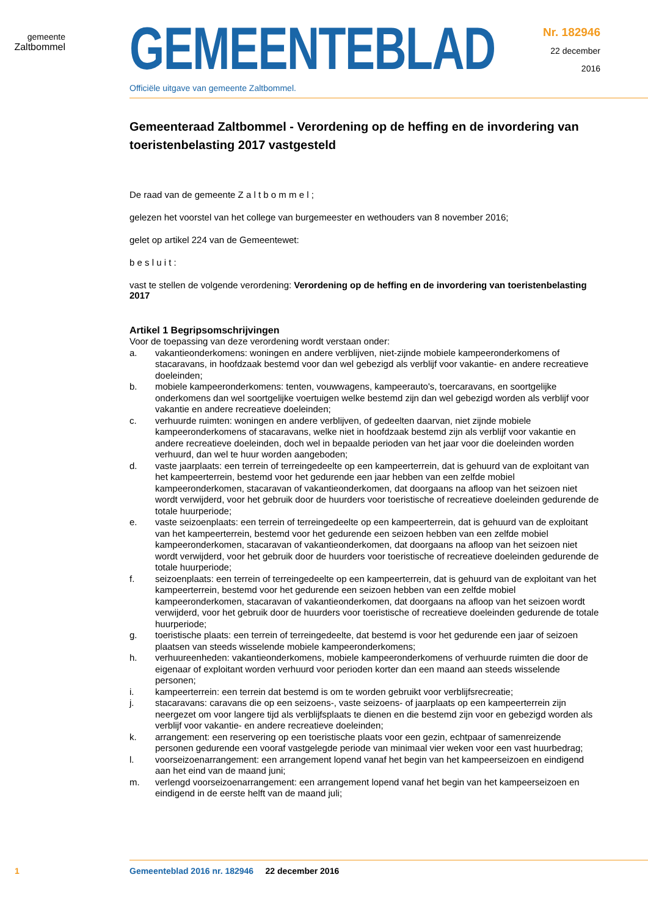gemeente
Zaltbommel
GEMEENTEBLAD
Officiële uitgave van gemeente Zaltbommel.
Nr. 182946
22 december
2016
Gemeenteraad Zaltbommel - Verordening op de heffing en de invordering van toeristenbelasting 2017 vastgesteld
De raad van de gemeente Z a l t b o m m e l ;
gelezen het voorstel van het college van burgemeester en wethouders van 8 november 2016;
gelet op artikel 224 van de Gemeentewet:
b e s l u i t :
vast te stellen de volgende verordening: Verordening op de heffing en de invordering van toeristenbelasting 2017
Artikel 1 Begripsomschrijvingen
Voor de toepassing van deze verordening wordt verstaan onder:
a. vakantieonderkomens: woningen en andere verblijven, niet-zijnde mobiele kampeeronderkomens of stacaravans, in hoofdzaak bestemd voor dan wel gebezigd als verblijf voor vakantie- en andere recreatieve doeleinden;
b. mobiele kampeeronderkomens: tenten, vouwwagens, kampeerauto's, toercaravans, en soortgelijke onderkomens dan wel soortgelijke voertuigen welke bestemd zijn dan wel gebezigd worden als verblijf voor vakantie en andere recreatieve doeleinden;
c. verhuurde ruimten: woningen en andere verblijven, of gedeelten daarvan, niet zijnde mobiele kampeeronderkomens of stacaravans, welke niet in hoofdzaak bestemd zijn als verblijf voor vakantie en andere recreatieve doeleinden, doch wel in bepaalde perioden van het jaar voor die doeleinden worden verhuurd, dan wel te huur worden aangeboden;
d. vaste jaarplaats: een terrein of terreingedeelte op een kampeerterrein, dat is gehuurd van de exploitant van het kampeerterrein, bestemd voor het gedurende een jaar hebben van een zelfde mobiel kampeeronderkomen, stacaravan of vakantieonderkomen, dat doorgaans na afloop van het seizoen niet wordt verwijderd, voor het gebruik door de huurders voor toeristische of recreatieve doeleinden gedurende de totale huurperiode;
e. vaste seizoenplaats: een terrein of terreingedeelte op een kampeerterrein, dat is gehuurd van de exploitant van het kampeerterrein, bestemd voor het gedurende een seizoen hebben van een zelfde mobiel kampeeronderkomen, stacaravan of vakantieonderkomen, dat doorgaans na afloop van het seizoen niet wordt verwijderd, voor het gebruik door de huurders voor toeristische of recreatieve doeleinden gedurende de totale huurperiode;
f. seizoenplaats: een terrein of terreingedeelte op een kampeerterrein, dat is gehuurd van de exploitant van het kampeerterrein, bestemd voor het gedurende een seizoen hebben van een zelfde mobiel kampeeronderkomen, stacaravan of vakantieonderkomen, dat doorgaans na afloop van het seizoen wordt verwijderd, voor het gebruik door de huurders voor toeristische of recreatieve doeleinden gedurende de totale huurperiode;
g. toeristische plaats: een terrein of terreingedeelte, dat bestemd is voor het gedurende een jaar of seizoen plaatsen van steeds wisselende mobiele kampeeronderkomens;
h. verhuureenheden: vakantieonderkomens, mobiele kampeeronderkomens of verhuurde ruimten die door de eigenaar of exploitant worden verhuurd voor perioden korter dan een maand aan steeds wisselende personen;
i. kampeerterrein: een terrein dat bestemd is om te worden gebruikt voor verblijfsrecreatie;
j. stacaravans: caravans die op een seizoens-, vaste seizoens- of jaarplaats op een kampeerterrein zijn neergezet om voor langere tijd als verblijfsplaats te dienen en die bestemd zijn voor en gebezigd worden als verblijf voor vakantie- en andere recreatieve doeleinden;
k. arrangement: een reservering op een toeristische plaats voor een gezin, echtpaar of samenreizende personen gedurende een vooraf vastgelegde periode van minimaal vier weken voor een vast huurbedrag;
l. voorseizoenarrangement: een arrangement lopend vanaf het begin van het kampeerseizoen en eindigend aan het eind van de maand juni;
m. verlengd voorseizoenarrangement: een arrangement lopend vanaf het begin van het kampeerseizoen en eindigend in de eerste helft van de maand juli;
1 Gemeenteblad 2016 nr. 182946 22 december 2016